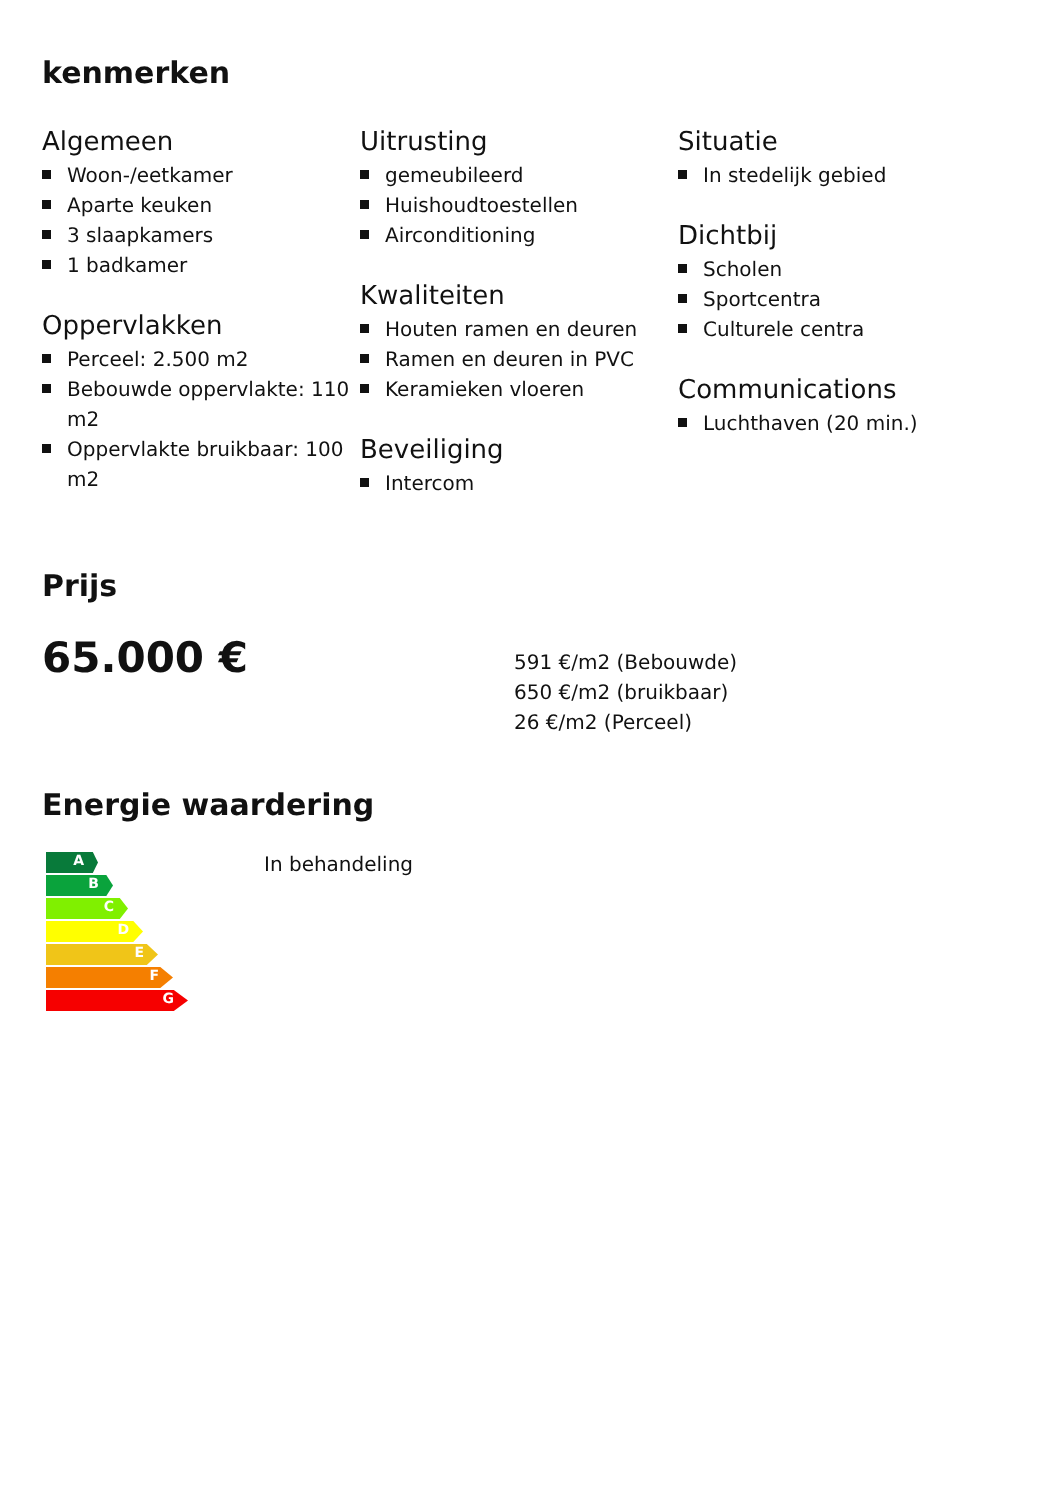kenmerken
Algemeen
Woon-/eetkamer
Aparte keuken
3 slaapkamers
1 badkamer
Oppervlakken
Perceel: 2.500 m2
Bebouwde oppervlakte: 110 m2
Oppervlakte bruikbaar: 100 m2
Uitrusting
gemeubileerd
Huishoudtoestellen
Airconditioning
Kwaliteiten
Houten ramen en deuren
Ramen en deuren in PVC
Keramieken vloeren
Beveiliging
Intercom
Situatie
In stedelijk gebied
Dichtbij
Scholen
Sportcentra
Culturele centra
Communications
Luchthaven (20 min.)
Prijs
65.000 €
591 €/m2 (Bebouwde)
650 €/m2 (bruikbaar)
26 €/m2 (Perceel)
Energie waardering
A
B
C
D
E
F
G
In behandeling